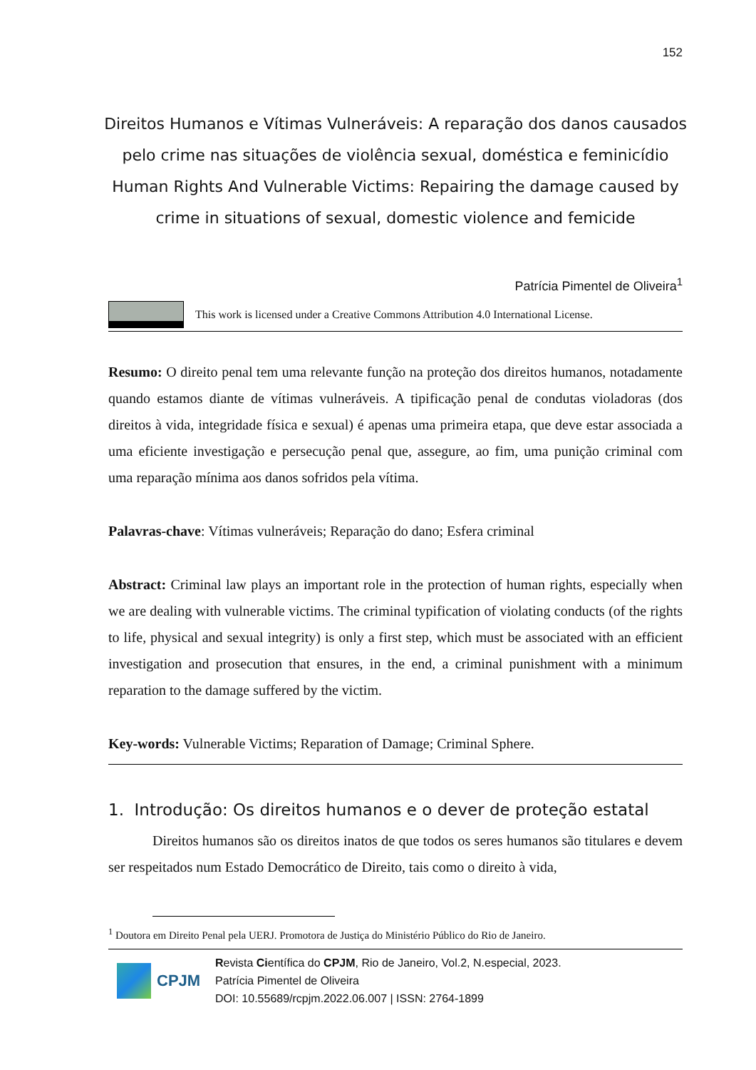152
Direitos Humanos e Vítimas Vulneráveis: A reparação dos danos causados pelo crime nas situações de violência sexual, doméstica e feminicídio
Human Rights And Vulnerable Victims: Repairing the damage caused by crime in situations of sexual, domestic violence and femicide
Patrícia Pimentel de Oliveira<sup>1</sup>
This work is licensed under a Creative Commons Attribution 4.0 International License.
Resumo: O direito penal tem uma relevante função na proteção dos direitos humanos, notadamente quando estamos diante de vítimas vulneráveis. A tipificação penal de condutas violadoras (dos direitos à vida, integridade física e sexual) é apenas uma primeira etapa, que deve estar associada a uma eficiente investigação e persecução penal que, assegure, ao fim, uma punição criminal com uma reparação mínima aos danos sofridos pela vítima.
Palavras-chave: Vítimas vulneráveis; Reparação do dano; Esfera criminal
Abstract: Criminal law plays an important role in the protection of human rights, especially when we are dealing with vulnerable victims. The criminal typification of violating conducts (of the rights to life, physical and sexual integrity) is only a first step, which must be associated with an efficient investigation and prosecution that ensures, in the end, a criminal punishment with a minimum reparation to the damage suffered by the victim.
Key-words: Vulnerable Victims; Reparation of Damage; Criminal Sphere.
1. Introdução: Os direitos humanos e o dever de proteção estatal
Direitos humanos são os direitos inatos de que todos os seres humanos são titulares e devem ser respeitados num Estado Democrático de Direito, tais como o direito à vida,
<sup>1</sup> Doutora em Direito Penal pela UERJ. Promotora de Justiça do Ministério Público do Rio de Janeiro.
CPJM
Revista Científica do CPJM, Rio de Janeiro, Vol.2, N.especial, 2023.
Patrícia Pimentel de Oliveira
DOI: 10.55689/rcpjm.2022.06.007 | ISSN: 2764-1899